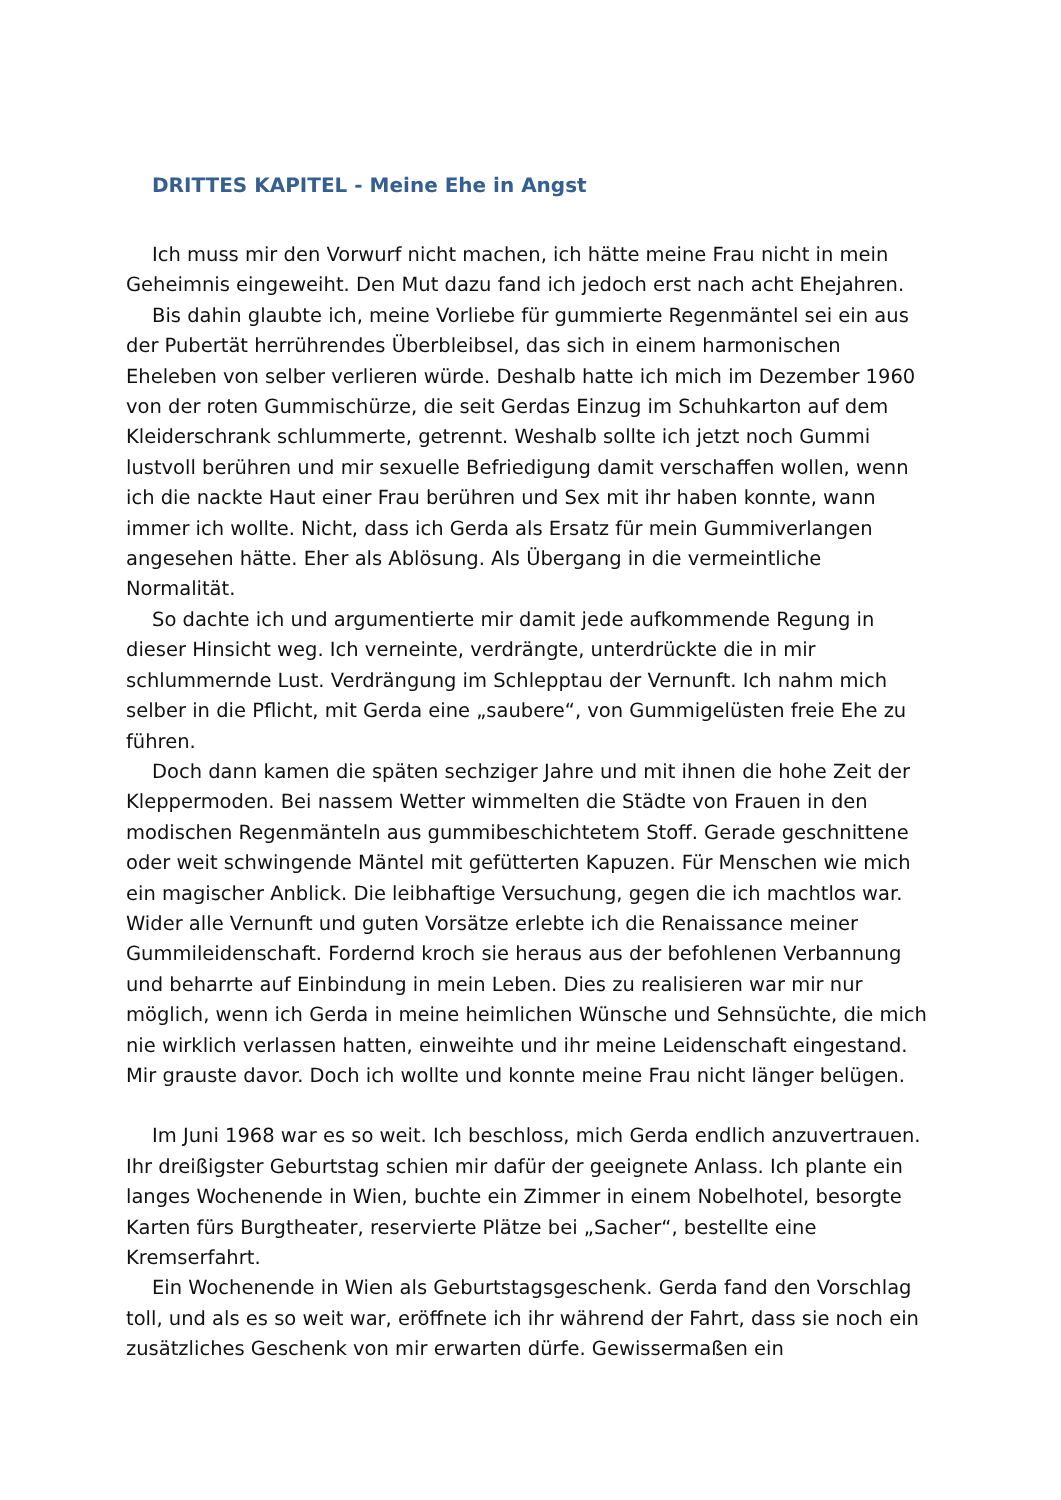DRITTES KAPITEL - Meine Ehe in Angst
Ich muss mir den Vorwurf nicht machen, ich hätte meine Frau nicht in mein Geheimnis eingeweiht. Den Mut dazu fand ich jedoch erst nach acht Ehejahren.
Bis dahin glaubte ich, meine Vorliebe für gummierte Regenmäntel sei ein aus der Pubertät herrührendes Überbleibsel, das sich in einem harmonischen Eheleben von selber verlieren würde. Deshalb hatte ich mich im Dezember 1960 von der roten Gummischürze, die seit Gerdas Einzug im Schuhkarton auf dem Kleiderschrank schlummerte, getrennt. Weshalb sollte ich jetzt noch Gummi lustvoll berühren und mir sexuelle Befriedigung damit verschaffen wollen, wenn ich die nackte Haut einer Frau berühren und Sex mit ihr haben konnte, wann immer ich wollte. Nicht, dass ich Gerda als Ersatz für mein Gummiverlangen angesehen hätte. Eher als Ablösung. Als Übergang in die vermeintliche Normalität.
So dachte ich und argumentierte mir damit jede aufkommende Regung in dieser Hinsicht weg. Ich verneinte, verdrängte, unterdrückte die in mir schlummernde Lust. Verdrängung im Schlepptau der Vernunft. Ich nahm mich selber in die Pflicht, mit Gerda eine „saubere“, von Gummigelüsten freie Ehe zu führen.
Doch dann kamen die späten sechziger Jahre und mit ihnen die hohe Zeit der Kleppermoden. Bei nassem Wetter wimmelten die Städte von Frauen in den modischen Regenmänteln aus gummibeschichtetem Stoff. Gerade geschnittene oder weit schwingende Mäntel mit gefütterten Kapuzen. Für Menschen wie mich ein magischer Anblick. Die leibhaftige Versuchung, gegen die ich machtlos war. Wider alle Vernunft und guten Vorsätze erlebte ich die Renaissance meiner Gummileidenschaft. Fordernd kroch sie heraus aus der befohlenen Verbannung und beharrte auf Einbindung in mein Leben. Dies zu realisieren war mir nur möglich, wenn ich Gerda in meine heimlichen Wünsche und Sehnsüchte, die mich nie wirklich verlassen hatten, einweihte und ihr meine Leidenschaft eingestand. Mir grauste davor. Doch ich wollte und konnte meine Frau nicht länger belügen.
Im Juni 1968 war es so weit. Ich beschloss, mich Gerda endlich anzuvertrauen. Ihr dreißigster Geburtstag schien mir dafür der geeignete Anlass. Ich plante ein langes Wochenende in Wien, buchte ein Zimmer in einem Nobelhotel, besorgte Karten fürs Burgtheater, reservierte Plätze bei „Sacher“, bestellte eine Kremserfahrt.
Ein Wochenende in Wien als Geburtstagsgeschenk. Gerda fand den Vorschlag toll, und als es so weit war, eröffnete ich ihr während der Fahrt, dass sie noch ein zusätzliches Geschenk von mir erwarten dürfe. Gewissermaßen ein